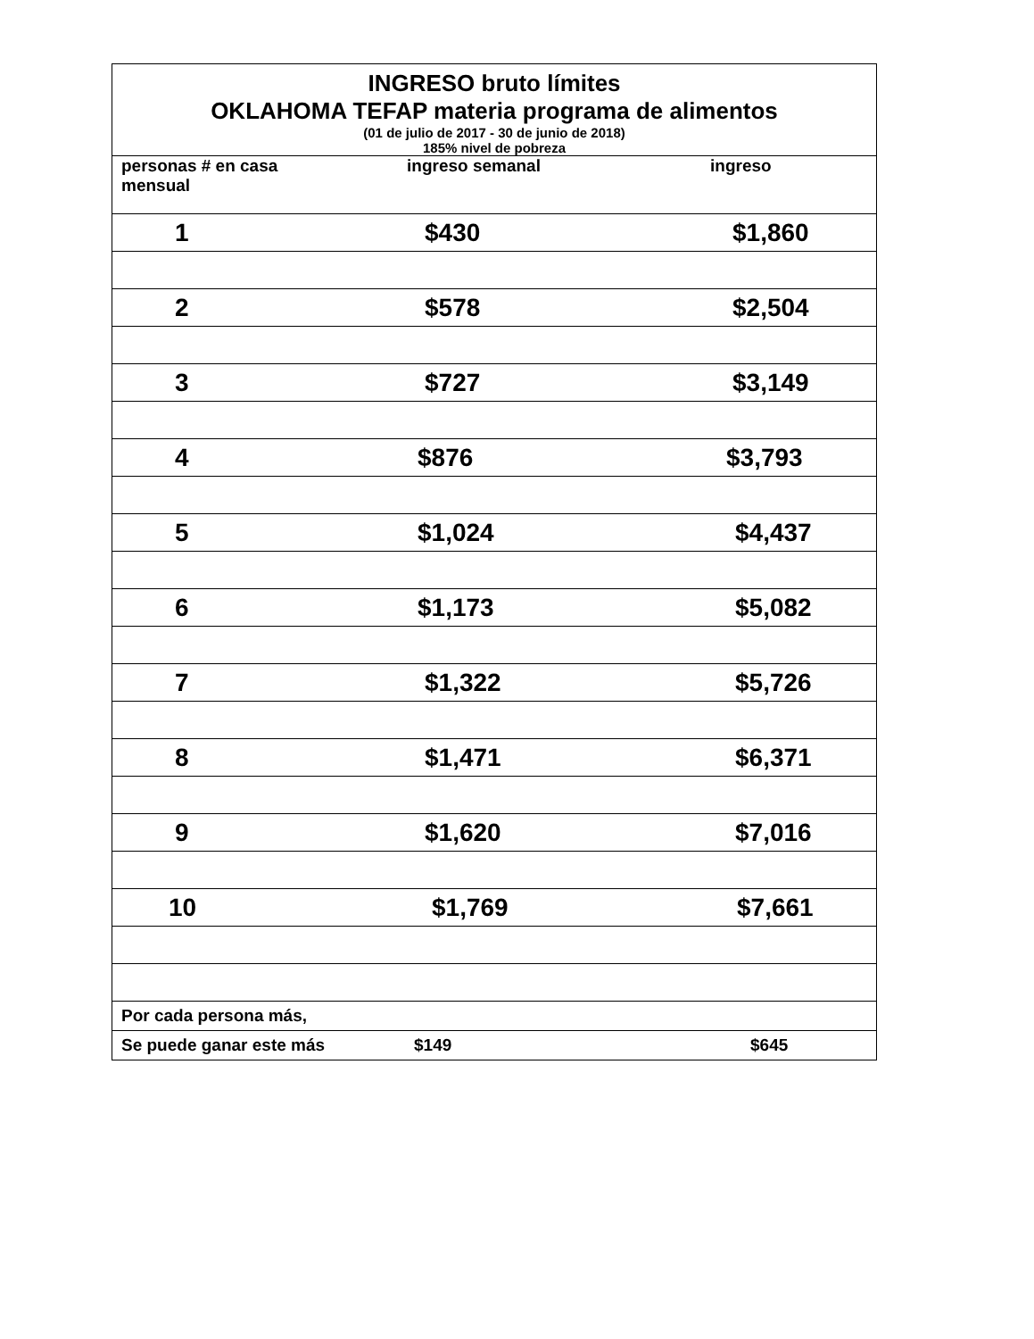| INGRESO bruto límites | | |
| OKLAHOMA TEFAP materia programa de alimentos | | |
| (01 de julio de 2017 - 30 de junio de 2018) | | |
| 185% nivel de pobreza | | |
| personas # en casa mensual | ingreso semanal | ingreso |
| 1 | $430 | $1,860 |
| 2 | $578 | $2,504 |
| 3 | $727 | $3,149 |
| 4 | $876 | $3,793 |
| 5 | $1,024 | $4,437 |
| 6 | $1,173 | $5,082 |
| 7 | $1,322 | $5,726 |
| 8 | $1,471 | $6,371 |
| 9 | $1,620 | $7,016 |
| 10 | $1,769 | $7,661 |
| Por cada persona más, | | |
| Se puede ganar este más | $149 | $645 |